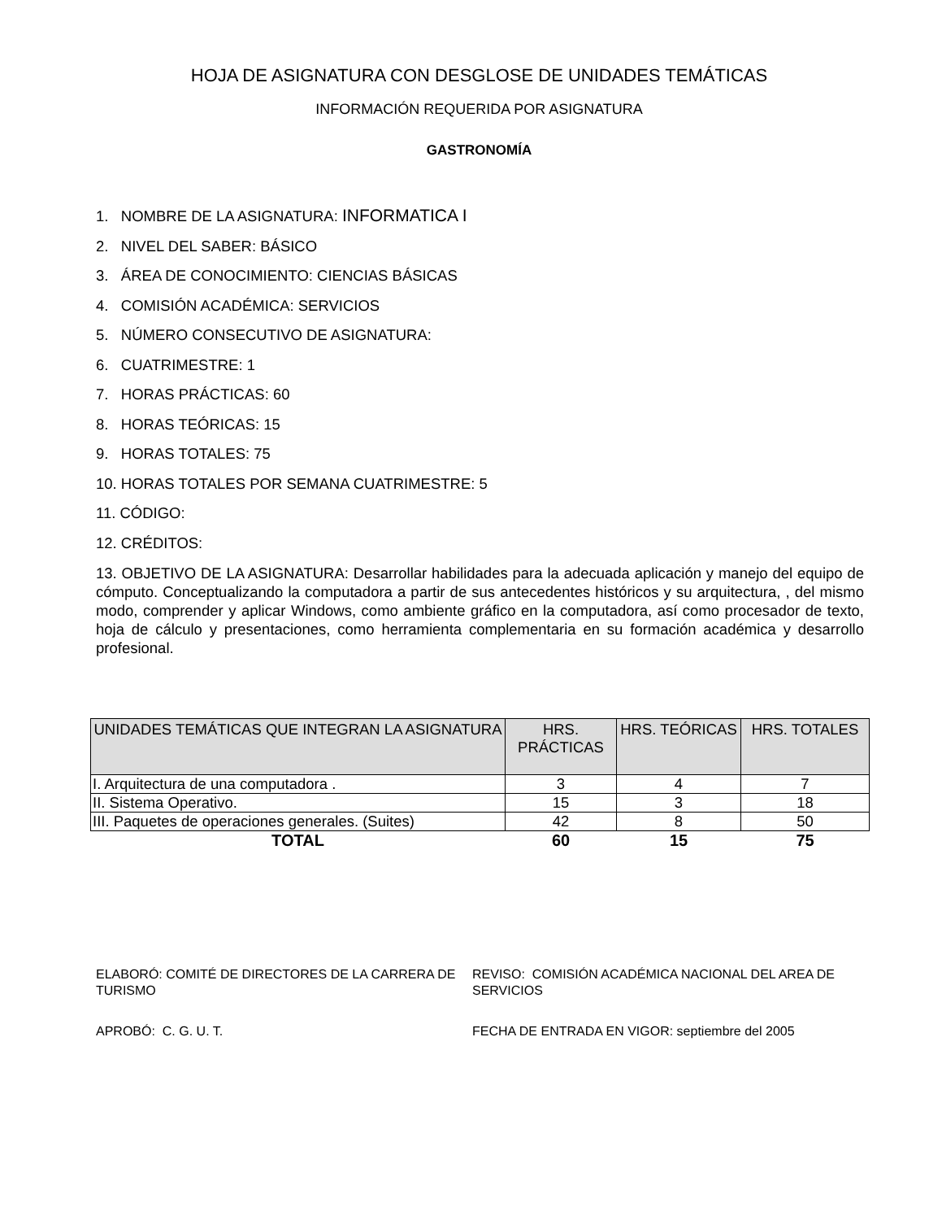HOJA DE ASIGNATURA CON DESGLOSE DE UNIDADES TEMÁTICAS
INFORMACIÓN REQUERIDA POR ASIGNATURA
GASTRONOMÍA
1. NOMBRE DE LA ASIGNATURA: INFORMATICA I
2. NIVEL DEL SABER: BÁSICO
3. ÁREA DE CONOCIMIENTO: CIENCIAS BÁSICAS
4. COMISIÓN ACADÉMICA: SERVICIOS
5. NÚMERO CONSECUTIVO DE ASIGNATURA:
6. CUATRIMESTRE: 1
7. HORAS PRÁCTICAS: 60
8. HORAS TEÓRICAS: 15
9. HORAS TOTALES: 75
10. HORAS TOTALES POR SEMANA CUATRIMESTRE: 5
11. CÓDIGO:
12. CRÉDITOS:
13. OBJETIVO DE LA ASIGNATURA: Desarrollar habilidades para la adecuada aplicación y manejo del equipo de cómputo. Conceptualizando la computadora a partir de sus antecedentes históricos y su arquitectura, , del mismo modo, comprender y aplicar Windows, como ambiente gráfico en la computadora, así como procesador de texto, hoja de cálculo y presentaciones, como herramienta complementaria en su formación académica y desarrollo profesional.
| UNIDADES TEMÁTICAS QUE INTEGRAN LA ASIGNATURA | HRS. PRÁCTICAS | HRS. TEÓRICAS | HRS. TOTALES |
| --- | --- | --- | --- |
| I. Arquitectura de una computadora . | 3 | 4 | 7 |
| II. Sistema Operativo. | 15 | 3 | 18 |
| III. Paquetes de operaciones generales. (Suites) | 42 | 8 | 50 |
| TOTAL | 60 | 15 | 75 |
ELABORÓ: COMITÉ DE DIRECTORES DE LA CARRERA DE TURISMO
REVISO: COMISIÓN ACADÉMICA NACIONAL DEL AREA DE SERVICIOS
APROBÓ: C. G. U. T.
FECHA DE ENTRADA EN VIGOR: septiembre del 2005